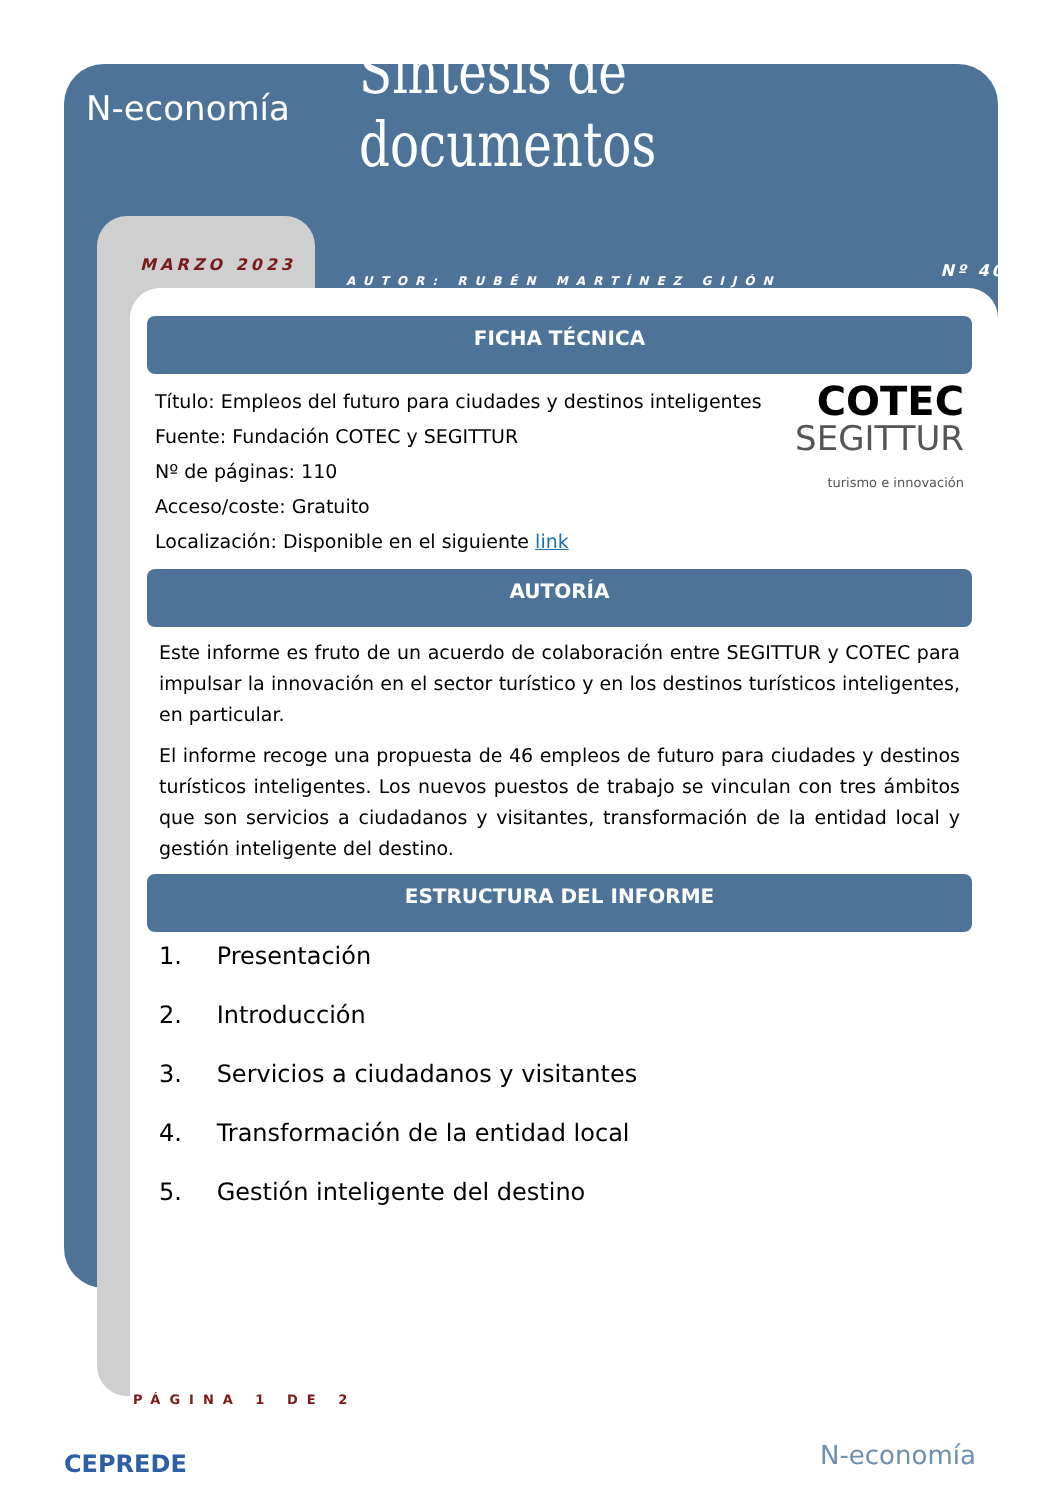N-economía
Síntesis de documentos
MARZO 2023 AUTOR: RUBÉN MARTÍNEZ GIJÓN Nº 407
FICHA TÉCNICA
Título: Empleos del futuro para ciudades y destinos inteligentes
Fuente: Fundación COTEC y SEGITTUR
Nº de páginas: 110
Acceso/coste: Gratuito
Localización: Disponible en el siguiente link
COTEC
SEGITTUR
turismo e innovación
AUTORÍA
Este informe es fruto de un acuerdo de colaboración entre SEGITTUR y COTEC para impulsar la innovación en el sector turístico y en los destinos turísticos inteligentes, en particular.
El informe recoge una propuesta de 46 empleos de futuro para ciudades y destinos turísticos inteligentes. Los nuevos puestos de trabajo se vinculan con tres ámbitos que son servicios a ciudadanos y visitantes, transformación de la entidad local y gestión inteligente del destino.
ESTRUCTURA DEL INFORME
1. Presentación
2. Introducción
3. Servicios a ciudadanos y visitantes
4. Transformación de la entidad local
5. Gestión inteligente del destino
PÁGINA 1 DE 2
CEPREDE N-economía